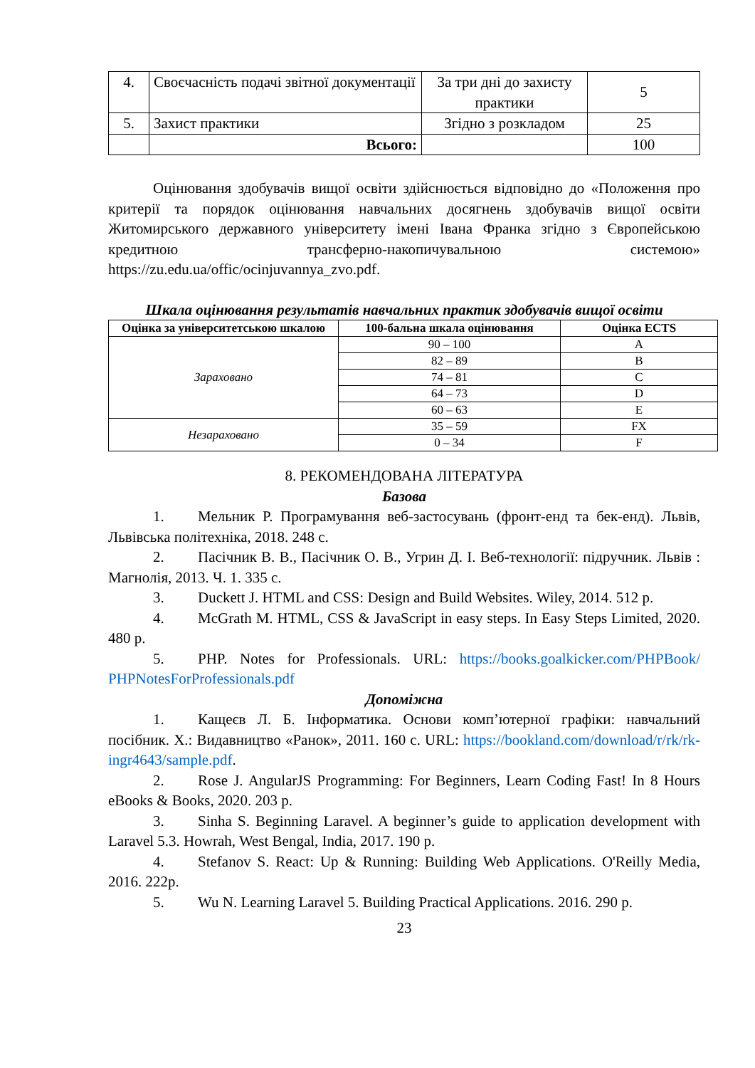| 4. | Своєчасність подачі звітної документації | За три дні до захисту практики | 5 |
| 5. | Захист практики | Згідно з розкладом | 25 |
| | Всього: | | 100 |
Оцінювання здобувачів вищої освіти здійснюється відповідно до «Положення про критерії та порядок оцінювання навчальних досягнень здобувачів вищої освіти Житомирського державного університету імені Івана Франка згідно з Європейською кредитною трансферно-накопичувальною системою» https://zu.edu.ua/offic/ocinjuvannya_zvo.pdf.
Шкала оцінювання результатів навчальних практик здобувачів вищої освіти
| Оцінка за університетською шкалою | 100-бальна шкала оцінювання | Оцінка ECTS |
| --- | --- | --- |
| Зараховано | 90 – 100 | A |
| | 82 – 89 | B |
| | 74 – 81 | C |
| | 64 – 73 | D |
| | 60 – 63 | E |
| Незараховано | 35 – 59 | FX |
| | 0 – 34 | F |
8. РЕКОМЕНДОВАНА ЛІТЕРАТУРА
Базова
1. Мельник Р. Програмування веб-застосувань (фронт-енд та бек-енд). Львів, Львівська політехніка, 2018. 248 с.
2. Пасічник В. В., Пасічник О. В., Угрин Д. І. Веб-технології: підручник. Львів : Магнолія, 2013. Ч. 1. 335 с.
3. Duckett J. HTML and CSS: Design and Build Websites. Wiley, 2014. 512 p.
4. McGrath M. HTML, CSS & JavaScript in easy steps. In Easy Steps Limited, 2020. 480 p.
5. PHP. Notes for Professionals. URL: https://books.goalkicker.com/PHPBook/ PHPNotesForProfessionals.pdf
Допоміжна
1. Кащеєв Л. Б. Інформатика. Основи комп’ютерної графіки: навчальний посібник. Х.: Видавництво «Ранок», 2011. 160 с. URL: https://bookland.com/download/r/rk/rk-ingr4643/sample.pdf.
2. Rose J. AngularJS Programming: For Beginners, Learn Coding Fast! In 8 Hours eBooks & Books, 2020. 203 p.
3. Sinha S. Beginning Laravel. A beginner’s guide to application development with Laravel 5.3. Howrah, West Bengal, India, 2017. 190 p.
4. Stefanov S. React: Up & Running: Building Web Applications. O'Reilly Media, 2016. 222p.
5. Wu N. Learning Laravel 5. Building Practical Applications. 2016. 290 p.
23